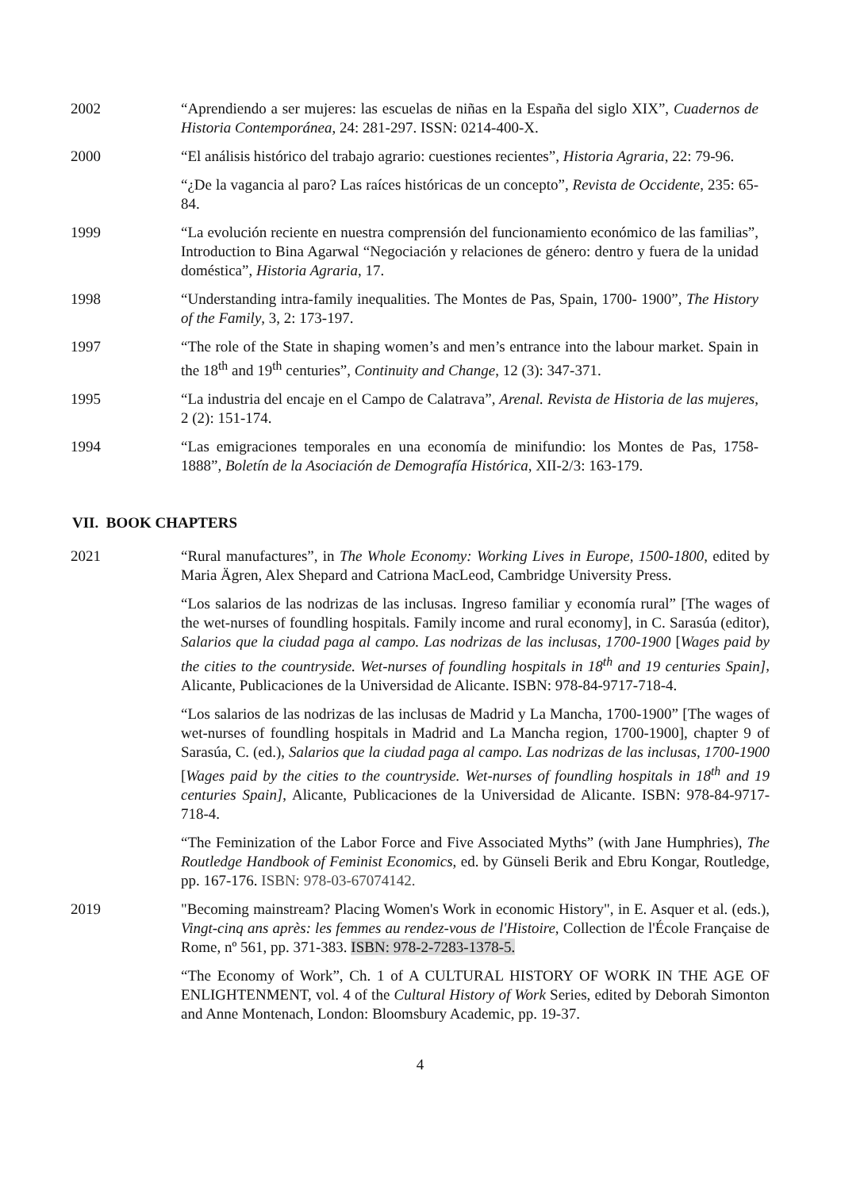2002 “Aprendiendo a ser mujeres: las escuelas de niñas en la España del siglo XIX”, Cuadernos de Historia Contemporánea, 24: 281-297. ISSN: 0214-400-X.
2000 “El análisis histórico del trabajo agrario: cuestiones recientes”, Historia Agraria, 22: 79-96.
“¿De la vagancia al paro? Las raíces históricas de un concepto”, Revista de Occidente, 235: 65-84.
1999 “La evolución reciente en nuestra comprensión del funcionamiento económico de las familias”, Introduction to Bina Agarwal “Negociación y relaciones de género: dentro y fuera de la unidad doméstica”, Historia Agraria, 17.
1998 “Understanding intra-family inequalities. The Montes de Pas, Spain, 1700- 1900”, The History of the Family, 3, 2: 173-197.
1997 “The role of the State in shaping women’s and men’s entrance into the labour market. Spain in the 18<sup>th</sup> and 19<sup>th</sup> centuries”, Continuity and Change, 12 (3): 347-371.
1995 “La industria del encaje en el Campo de Calatrava”, Arenal. Revista de Historia de las mujeres, 2 (2): 151-174.
1994 “Las emigraciones temporales en una economía de minifundio: los Montes de Pas, 1758-1888”, Boletín de la Asociación de Demografía Histórica, XII-2/3: 163-179.
VII. BOOK CHAPTERS
2021 “Rural manufactures”, in The Whole Economy: Working Lives in Europe, 1500-1800, edited by Maria Ägren, Alex Shepard and Catriona MacLeod, Cambridge University Press.
“Los salarios de las nodrizas de las inclusas. Ingreso familiar y economía rural” [The wages of the wet-nurses of foundling hospitals. Family income and rural economy], in C. Sarasúa (editor), Salarios que la ciudad paga al campo. Las nodrizas de las inclusas, 1700-1900 [Wages paid by the cities to the countryside. Wet-nurses of foundling hospitals in 18<sup>th</sup> and 19 centuries Spain], Alicante, Publicaciones de la Universidad de Alicante. ISBN: 978-84-9717-718-4.
“Los salarios de las nodrizas de las inclusas de Madrid y La Mancha, 1700-1900” [The wages of wet-nurses of foundling hospitals in Madrid and La Mancha region, 1700-1900], chapter 9 of Sarasúa, C. (ed.), Salarios que la ciudad paga al campo. Las nodrizas de las inclusas, 1700-1900 [Wages paid by the cities to the countryside. Wet-nurses of foundling hospitals in 18<sup>th</sup> and 19 centuries Spain], Alicante, Publicaciones de la Universidad de Alicante. ISBN: 978-84-9717-718-4.
“The Feminization of the Labor Force and Five Associated Myths” (with Jane Humphries), The Routledge Handbook of Feminist Economics, ed. by Günseli Berik and Ebru Kongar, Routledge, pp. 167-176. ISBN: 978-03-67074142.
2019 "Becoming mainstream? Placing Women's Work in economic History", in E. Asquer et al. (eds.), Vingt-cinq ans après: les femmes au rendez-vous de l'Histoire, Collection de l'École Française de Rome, nº 561, pp. 371-383. ISBN: 978-2-7283-1378-5.
“The Economy of Work”, Ch. 1 of A CULTURAL HISTORY OF WORK IN THE AGE OF ENLIGHTENMENT, vol. 4 of the Cultural History of Work Series, edited by Deborah Simonton and Anne Montenach, London: Bloomsbury Academic, pp. 19-37.
4